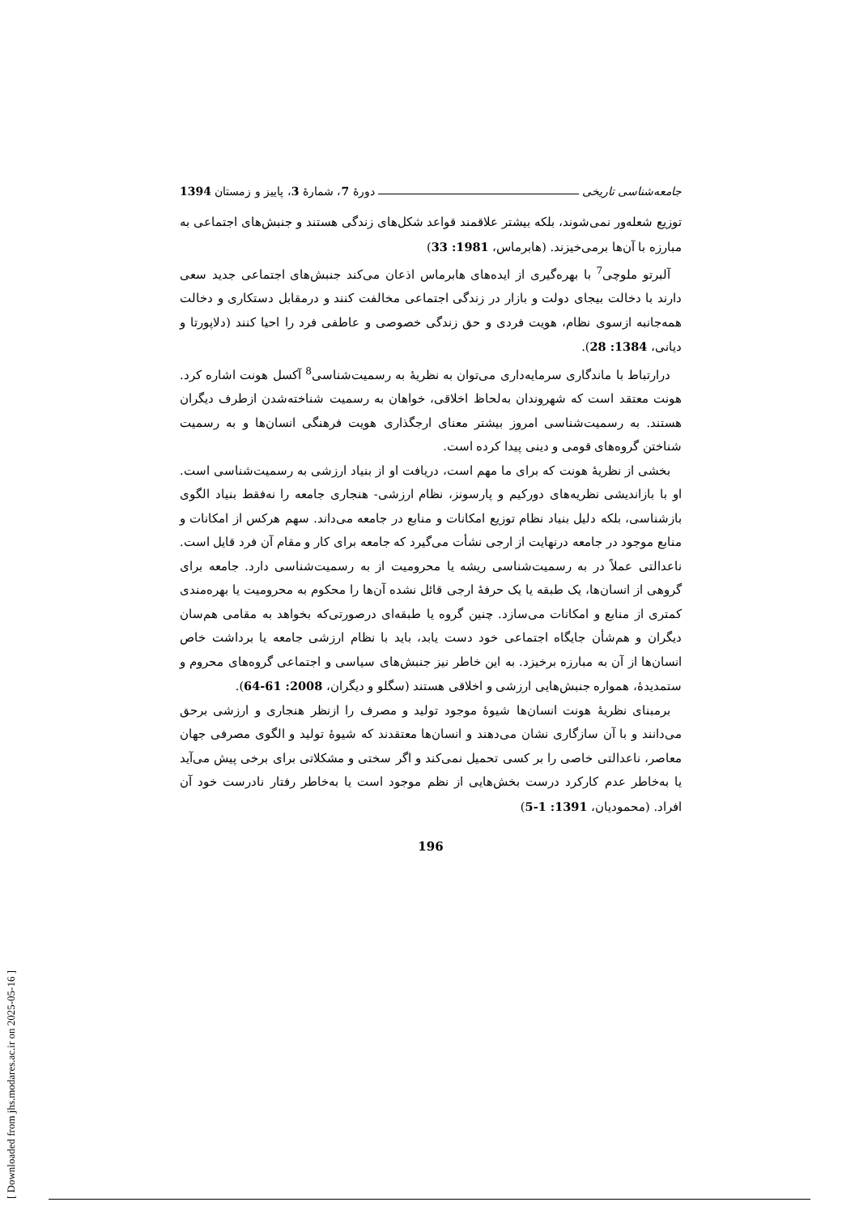جامعه‌شناسی تاریخی دورهٔ 7، شمارهٔ 3، پاییز و زمستان 1394
توزیع شعله‌ور نمی‌شوند، بلکه بیشتر علاقمند قواعد شکل‌های زندگی هستند و جنبش‌های اجتماعی به مبارزه با آن‌ها برمی‌خیزند. (هابرماس، 1981: 33)
آلبرتو ملوچی<sup>7</sup> با بهره‌گیری از ایده‌های هابرماس اذعان می‌کند جنبش‌های اجتماعی جدید سعی دارند با دخالت بیجای دولت و بازار در زندگی اجتماعی مخالفت کنند و درمقابل دستکاری و دخالت همه‌جانبه ازسوی نظام، هویت فردی و حق زندگی خصوصی و عاطفی فرد را احیا کنند (دلاپورتا و دیانی، 1384: 28).
درارتباط با ماندگاری سرمایه‌داری می‌توان به نظریهٔ به رسمیت‌شناسی<sup>8</sup> آکسل هونت اشاره کرد. هونت معتقد است که شهروندان به‌لحاظ اخلاقی، خواهان به رسمیت شناخته‌شدن ازطرف دیگران هستند. به رسمیت‌شناسی امروز بیشتر معنای ارجگذاری هویت فرهنگی انسان‌ها و به رسمیت شناختن گروه‌های قومی و دینی پیدا کرده است.
بخشی از نظریهٔ هونت که برای ما مهم است، دریافت او از بنیاد ارزشی به رسمیت‌شناسی است. او با بازاندیشی نظریه‌های دورکیم و پارسونز، نظام ارزشی- هنجاری جامعه را نه‌فقط بنیاد الگوی بازشناسی، بلکه دلیل بنیاد نظام توزیع امکانات و منابع در جامعه می‌داند. سهم هرکس از امکانات و منابع موجود در جامعه درنهایت از ارجی نشأت می‌گیرد که جامعه برای کار و مقام آن فرد قایل است. ناعدالتی عملاً در به رسمیت‌شناسی ریشه یا محرومیت از به رسمیت‌شناسی دارد. جامعه برای گروهی از انسان‌ها، یک طبقه یا یک حرفهٔ ارجی قائل نشده آن‌ها را محکوم به محرومیت یا بهره‌مندی کمتری از منابع و امکانات می‌سازد. چنین گروه یا طبقه‌ای درصورتی‌که بخواهد به مقامی هم‌سان دیگران و هم‌شأن جایگاه اجتماعی خود دست یابد، باید با نظام ارزشی جامعه یا برداشت خاص انسان‌ها از آن به مبارزه برخیزد. به این خاطر نیز جنبش‌های سیاسی و اجتماعی گروه‌های محروم و ستمدیدهٔ، همواره جنبش‌هایی ارزشی و اخلاقی هستند (سگلو و دیگران، 2008: 61-64).
برمبنای نظریهٔ هونت انسان‌ها شیوهٔ موجود تولید و مصرف را ازنظر هنجاری و ارزشی برحق می‌دانند و با آن سازگاری نشان می‌دهند و انسان‌ها معتقدند که شیوهٔ تولید و الگوی مصرفی جهان معاصر، ناعدالتی خاصی را بر کسی تحمیل نمی‌کند و اگر سختی و مشکلاتی برای برخی پیش می‌آید یا به‌خاطر عدم کارکرد درست بخش‌هایی از نظم موجود است یا به‌خاطر رفتار نادرست خود آن افراد. (محمودیان، 1391: 1-5)
196
[ Downloaded from jhs.modares.ac.ir on 2025-05-16 ]